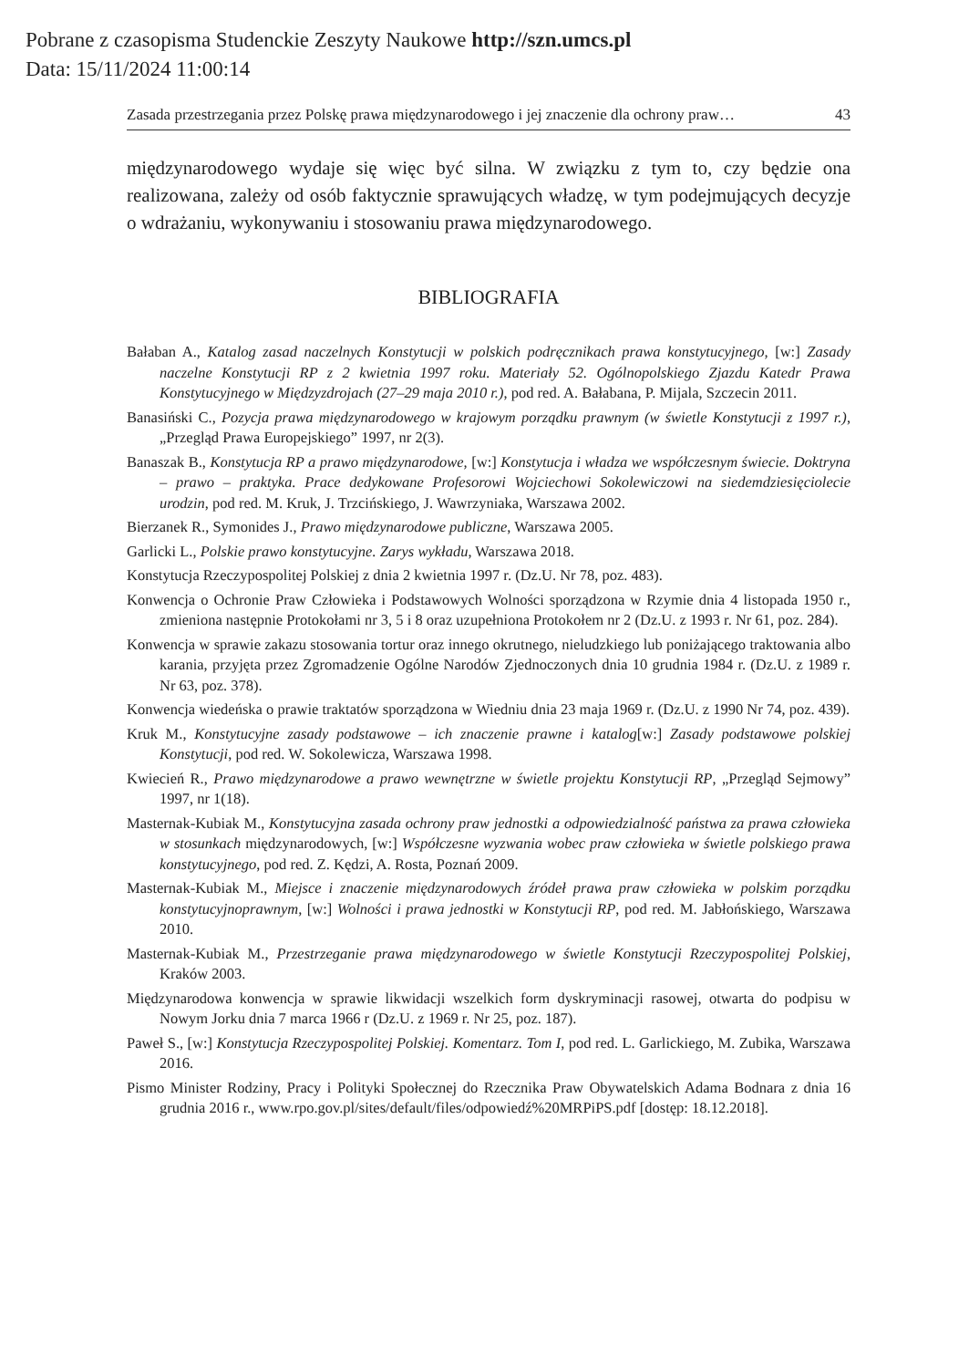Pobrane z czasopisma Studenckie Zeszyty Naukowe http://szn.umcs.pl
Data: 15/11/2024 11:00:14
Zasada przestrzegania przez Polskę prawa międzynarodowego i jej znaczenie dla ochrony praw… 43
międzynarodowego wydaje się więc być silna. W związku z tym to, czy będzie ona realizowana, zależy od osób faktycznie sprawujących władzę, w tym podejmujących decyzje o wdrażaniu, wykonywaniu i stosowaniu prawa międzynarodowego.
BIBLIOGRAFIA
Bałaban A., Katalog zasad naczelnych Konstytucji w polskich podręcznikach prawa konstytucyjnego, [w:] Zasady naczelne Konstytucji RP z 2 kwietnia 1997 roku. Materiały 52. Ogólnopolskiego Zjazdu Katedr Prawa Konstytucyjnego w Międzyzdrojach (27–29 maja 2010 r.), pod red. A. Bałabana, P. Mijala, Szczecin 2011.
Banasiński C., Pozycja prawa międzynarodowego w krajowym porządku prawnym (w świetle Konstytucji z 1997 r.), „Przegląd Prawa Europejskiego” 1997, nr 2(3).
Banaszak B., Konstytucja RP a prawo międzynarodowe, [w:] Konstytucja i władza we współczesnym świecie. Doktryna – prawo – praktyka. Prace dedykowane Profesorowi Wojciechowi Sokolewiczowi na siedemdziesięciolecie urodzin, pod red. M. Kruk, J. Trzcińskiego, J. Wawrzyniaka, Warszawa 2002.
Bierzanek R., Symonides J., Prawo międzynarodowe publiczne, Warszawa 2005.
Garlicki L., Polskie prawo konstytucyjne. Zarys wykładu, Warszawa 2018.
Konstytucja Rzeczypospolitej Polskiej z dnia 2 kwietnia 1997 r. (Dz.U. Nr 78, poz. 483).
Konwencja o Ochronie Praw Człowieka i Podstawowych Wolności sporządzona w Rzymie dnia 4 listopada 1950 r., zmieniona następnie Protokołami nr 3, 5 i 8 oraz uzupełniona Protokołem nr 2 (Dz.U. z 1993 r. Nr 61, poz. 284).
Konwencja w sprawie zakazu stosowania tortur oraz innego okrutnego, nieludzkiego lub poniżającego traktowania albo karania, przyjęta przez Zgromadzenie Ogólne Narodów Zjednoczonych dnia 10 grudnia 1984 r. (Dz.U. z 1989 r. Nr 63, poz. 378).
Konwencja wiedeńska o prawie traktatów sporządzona w Wiedniu dnia 23 maja 1969 r. (Dz.U. z 1990 Nr 74, poz. 439).
Kruk M., Konstytucyjne zasady podstawowe – ich znaczenie prawne i katalog[w:] Zasady podstawowe polskiej Konstytucji, pod red. W. Sokolewicza, Warszawa 1998.
Kwiecień R., Prawo międzynarodowe a prawo wewnętrzne w świetle projektu Konstytucji RP, „Przegląd Sejmowy” 1997, nr 1(18).
Masternak-Kubiak M., Konstytucyjna zasada ochrony praw jednostki a odpowiedzialność państwa za prawa człowieka w stosunkach międzynarodowych, [w:] Współczesne wyzwania wobec praw człowieka w świetle polskiego prawa konstytucyjnego, pod red. Z. Kędzi, A. Rosta, Poznań 2009.
Masternak-Kubiak M., Miejsce i znaczenie międzynarodowych źródeł prawa praw człowieka w polskim porządku konstytucyjnoprawnym, [w:] Wolności i prawa jednostki w Konstytucji RP, pod red. M. Jabłońskiego, Warszawa 2010.
Masternak-Kubiak M., Przestrzeganie prawa międzynarodowego w świetle Konstytucji Rzeczypospolitej Polskiej, Kraków 2003.
Międzynarodowa konwencja w sprawie likwidacji wszelkich form dyskryminacji rasowej, otwarta do podpisu w Nowym Jorku dnia 7 marca 1966 r (Dz.U. z 1969 r. Nr 25, poz. 187).
Paweł S., [w:] Konstytucja Rzeczypospolitej Polskiej. Komentarz. Tom I, pod red. L. Garlickiego, M. Zubika, Warszawa 2016.
Pismo Minister Rodziny, Pracy i Polityki Społecznej do Rzecznika Praw Obywatelskich Adama Bodnara z dnia 16 grudnia 2016 r., www.rpo.gov.pl/sites/default/files/odpowiedź%20MRPiPS.pdf [dostęp: 18.12.2018].